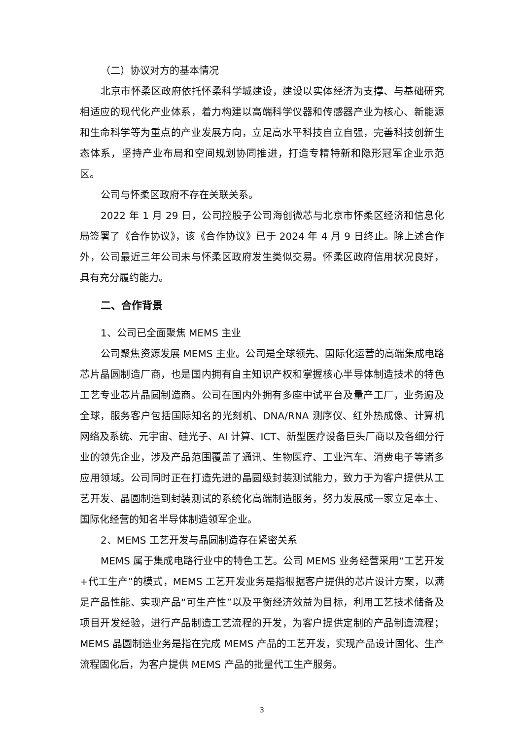（二）协议对方的基本情况
北京市怀柔区政府依托怀柔科学城建设，建设以实体经济为支撑、与基础研究相适应的现代化产业体系，着力构建以高端科学仪器和传感器产业为核心、新能源和生命科学等为重点的产业发展方向，立足高水平科技自立自强，完善科技创新生态体系，坚持产业布局和空间规划协同推进，打造专精特新和隐形冠军企业示范区。
公司与怀柔区政府不存在关联关系。
2022 年 1 月 29 日，公司控股子公司海创微芯与北京市怀柔区经济和信息化局签署了《合作协议》，该《合作协议》已于 2024 年 4 月 9 日终止。除上述合作外，公司最近三年公司未与怀柔区政府发生类似交易。怀柔区政府信用状况良好，具有充分履约能力。
二、合作背景
1、公司已全面聚焦 MEMS 主业
公司聚焦资源发展 MEMS 主业。公司是全球领先、国际化运营的高端集成电路芯片晶圆制造厂商，也是国内拥有自主知识产权和掌握核心半导体制造技术的特色工艺专业芯片晶圆制造商。公司在国内外拥有多座中试平台及量产工厂，业务遍及全球，服务客户包括国际知名的光刻机、DNA/RNA 测序仪、红外热成像、计算机网络及系统、元宇宙、硅光子、AI 计算、ICT、新型医疗设备巨头厂商以及各细分行业的领先企业，涉及产品范围覆盖了通讯、生物医疗、工业汽车、消费电子等诸多应用领域。公司同时正在打造先进的晶圆级封装测试能力，致力于为客户提供从工艺开发、晶圆制造到封装测试的系统化高端制造服务，努力发展成一家立足本土、国际化经营的知名半导体制造领军企业。
2、MEMS 工艺开发与晶圆制造存在紧密关系
MEMS 属于集成电路行业中的特色工艺。公司 MEMS 业务经营采用“工艺开发+代工生产”的模式，MEMS 工艺开发业务是指根据客户提供的芯片设计方案，以满足产品性能、实现产品“可生产性”以及平衡经济效益为目标，利用工艺技术储备及项目开发经验，进行产品制造工艺流程的开发，为客户提供定制的产品制造流程；MEMS 晶圆制造业务是指在完成 MEMS 产品的工艺开发，实现产品设计固化、生产流程固化后，为客户提供 MEMS 产品的批量代工生产服务。
3